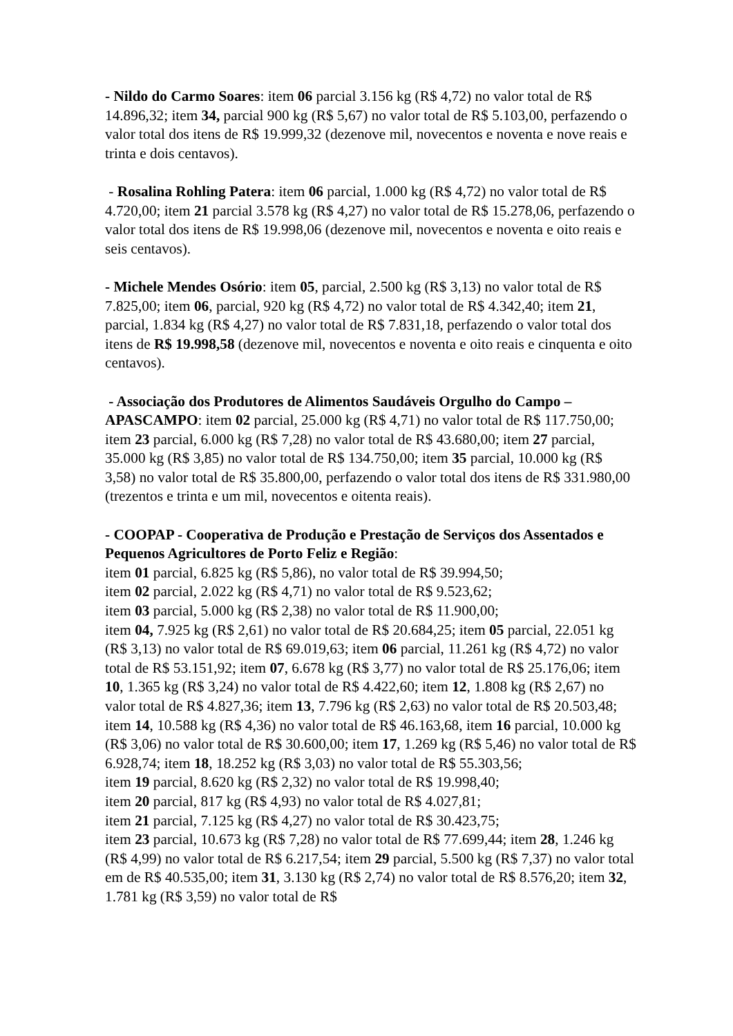- Nildo do Carmo Soares: item 06 parcial 3.156 kg (R$ 4,72) no valor total de R$ 14.896,32; item 34, parcial 900 kg (R$ 5,67) no valor total de R$ 5.103,00, perfazendo o valor total dos itens de R$ 19.999,32 (dezenove mil, novecentos e noventa e nove reais e trinta e dois centavos).
- Rosalina Rohling Patera: item 06 parcial, 1.000 kg (R$ 4,72) no valor total de R$ 4.720,00; item 21 parcial 3.578 kg (R$ 4,27) no valor total de R$ 15.278,06, perfazendo o valor total dos itens de R$ 19.998,06 (dezenove mil, novecentos e noventa e oito reais e seis centavos).
- Michele Mendes Osório: item 05, parcial, 2.500 kg (R$ 3,13) no valor total de R$ 7.825,00; item 06, parcial, 920 kg (R$ 4,72) no valor total de R$ 4.342,40; item 21, parcial, 1.834 kg (R$ 4,27) no valor total de R$ 7.831,18, perfazendo o valor total dos itens de R$ 19.998,58 (dezenove mil, novecentos e noventa e oito reais e cinquenta e oito centavos).
- Associação dos Produtores de Alimentos Saudáveis Orgulho do Campo – APASCAMPO: item 02 parcial, 25.000 kg (R$ 4,71) no valor total de R$ 117.750,00; item 23 parcial, 6.000 kg (R$ 7,28) no valor total de R$ 43.680,00; item 27 parcial, 35.000 kg (R$ 3,85) no valor total de R$ 134.750,00; item 35 parcial, 10.000 kg (R$ 3,58) no valor total de R$ 35.800,00, perfazendo o valor total dos itens de R$ 331.980,00 (trezentos e trinta e um mil, novecentos e oitenta reais).
- COOPAP - Cooperativa de Produção e Prestação de Serviços dos Assentados e Pequenos Agricultores de Porto Feliz e Região:
item 01 parcial, 6.825 kg (R$ 5,86), no valor total de R$ 39.994,50;
item 02 parcial, 2.022 kg (R$ 4,71) no valor total de R$ 9.523,62;
item 03 parcial, 5.000 kg (R$ 2,38) no valor total de R$ 11.900,00;
item 04, 7.925 kg (R$ 2,61) no valor total de R$ 20.684,25; item 05 parcial, 22.051 kg (R$ 3,13) no valor total de R$ 69.019,63; item 06 parcial, 11.261 kg (R$ 4,72) no valor total de R$ 53.151,92; item 07, 6.678 kg (R$ 3,77) no valor total de R$ 25.176,06; item 10, 1.365 kg (R$ 3,24) no valor total de R$ 4.422,60; item 12, 1.808 kg (R$ 2,67) no valor total de R$ 4.827,36; item 13, 7.796 kg (R$ 2,63) no valor total de R$ 20.503,48; item 14, 10.588 kg (R$ 4,36) no valor total de R$ 46.163,68, item 16 parcial, 10.000 kg (R$ 3,06) no valor total de R$ 30.600,00; item 17, 1.269 kg (R$ 5,46) no valor total de R$ 6.928,74; item 18, 18.252 kg (R$ 3,03) no valor total de R$ 55.303,56;
item 19 parcial, 8.620 kg (R$ 2,32) no valor total de R$ 19.998,40;
item 20 parcial, 817 kg (R$ 4,93) no valor total de R$ 4.027,81;
item 21 parcial, 7.125 kg (R$ 4,27) no valor total de R$ 30.423,75;
item 23 parcial, 10.673 kg (R$ 7,28) no valor total de R$ 77.699,44; item 28, 1.246 kg (R$ 4,99) no valor total de R$ 6.217,54; item 29 parcial, 5.500 kg (R$ 7,37) no valor total em de R$ 40.535,00; item 31, 3.130 kg (R$ 2,74) no valor total de R$ 8.576,20; item 32, 1.781 kg (R$ 3,59) no valor total de R$